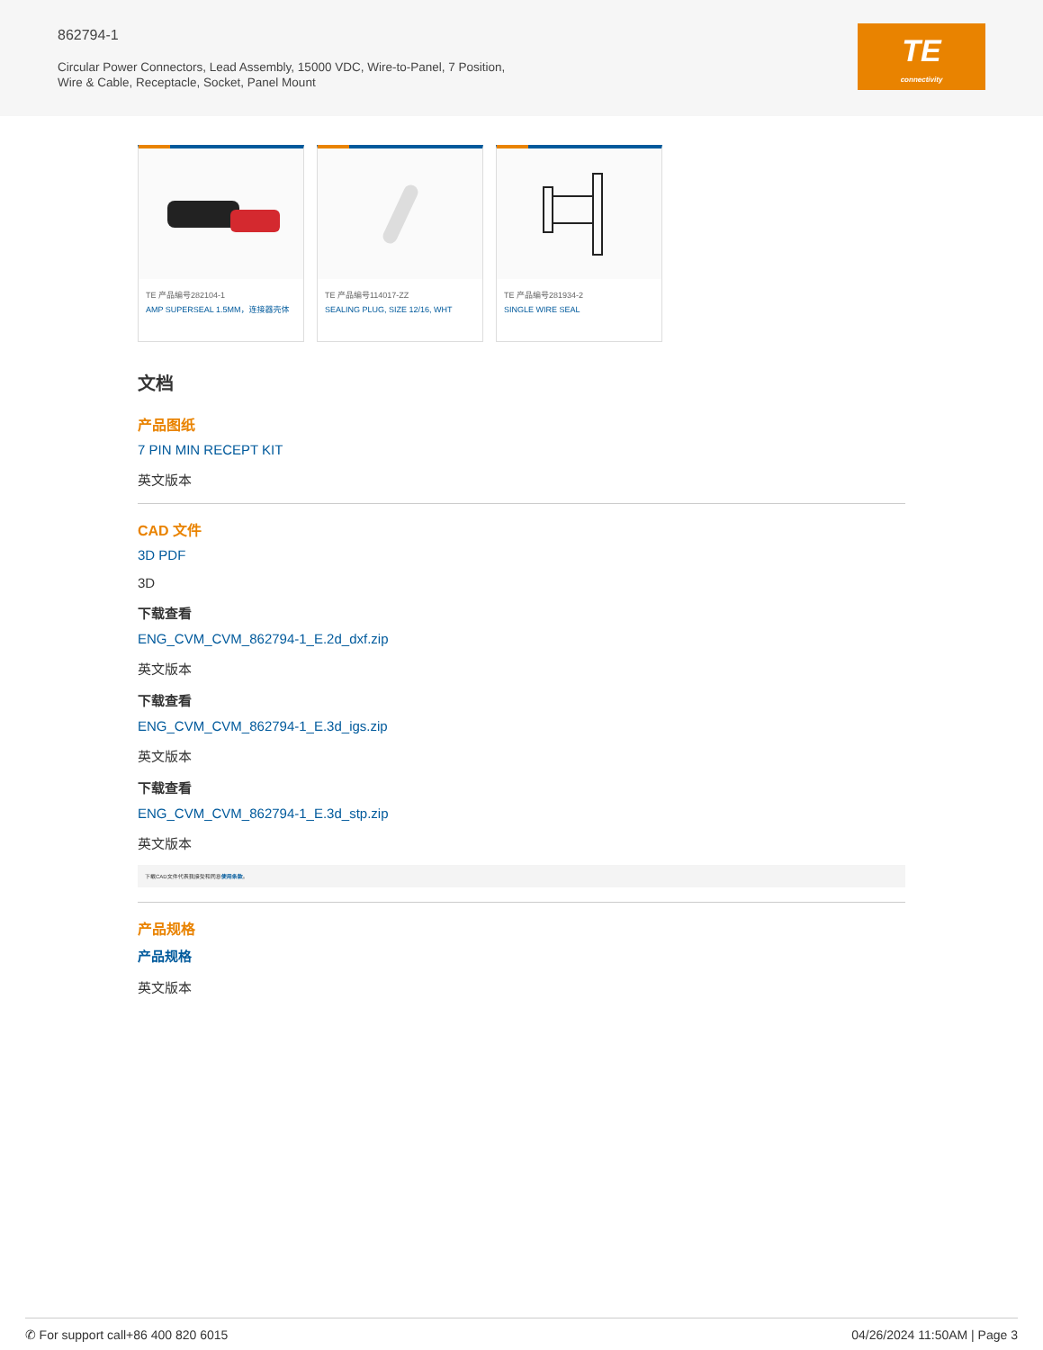862794-1
Circular Power Connectors, Lead Assembly, 15000 VDC, Wire-to-Panel, 7 Position,
Wire & Cable, Receptacle, Socket, Panel Mount
TE
connectivity
TE 产品编号282104-1
AMP SUPERSEAL 1.5MM，连接器壳体
TE 产品编号114017-ZZ
SEALING PLUG, SIZE 12/16, WHT
TE 产品编号281934-2
SINGLE WIRE SEAL
文档
产品图纸
7 PIN MIN RECEPT KIT
英文版本
CAD 文件
3D PDF
3D
下载查看
ENG_CVM_CVM_862794-1_E.2d_dxf.zip
英文版本
下载查看
ENG_CVM_CVM_862794-1_E.3d_igs.zip
英文版本
下载查看
ENG_CVM_CVM_862794-1_E.3d_stp.zip
英文版本
下载CAD文件代表我接受和同意使用条款。
产品规格
产品规格
英文版本
✆ For support call+86 400 820 6015 04/26/2024 11:50AM | Page 3